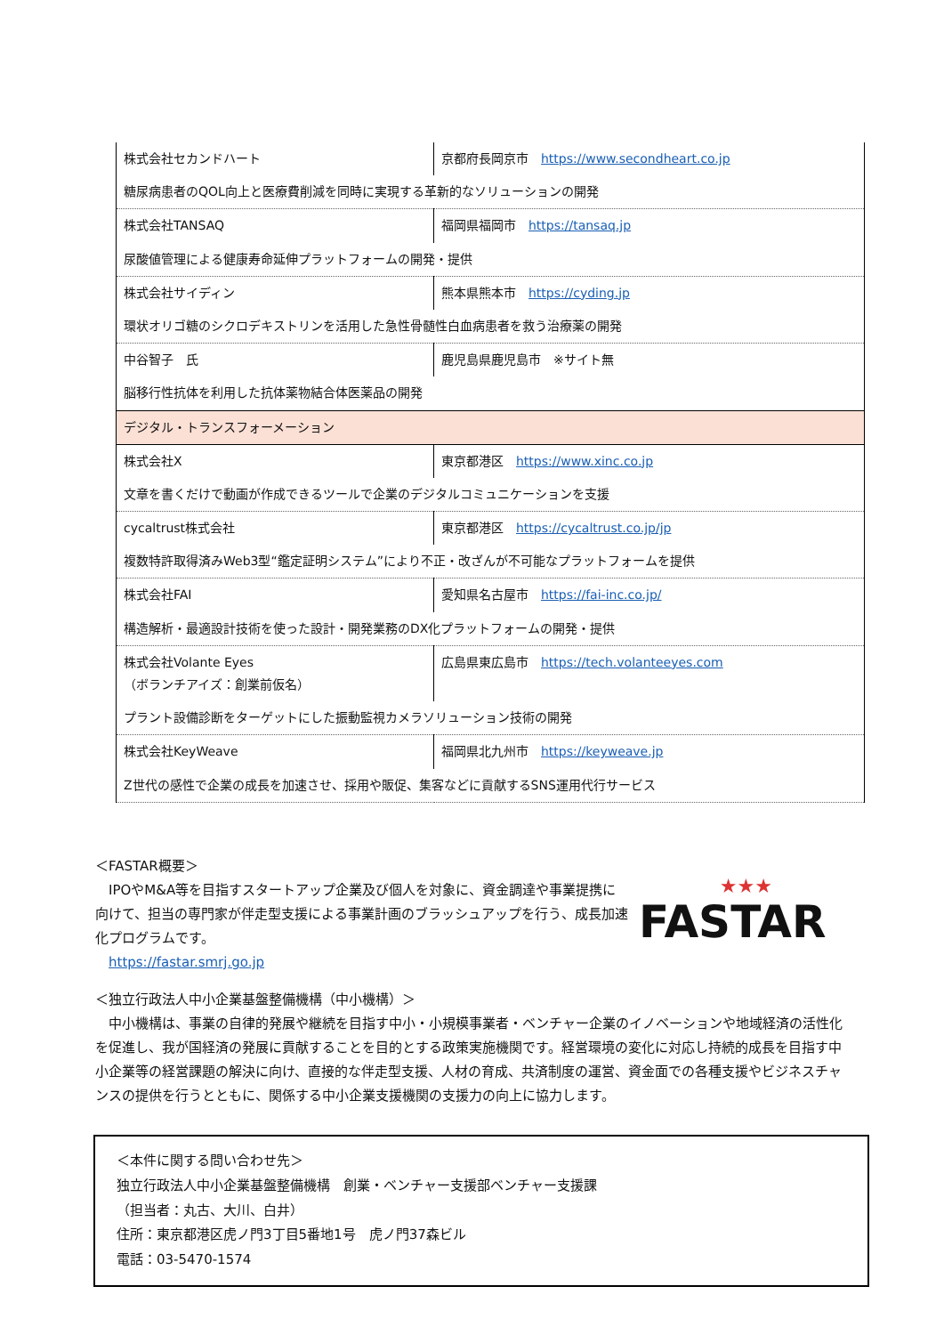| 株式会社セカンドハート | 京都府長岡京市 https://www.secondheart.co.jp |
| 糖尿病患者のQOL向上と医療費削減を同時に実現する革新的なソリューションの開発 | |
| 株式会社TANSAQ | 福岡県福岡市 https://tansaq.jp |
| 尿酸値管理による健康寿命延伸プラットフォームの開発・提供 | |
| 株式会社サイディン | 熊本県熊本市 https://cyding.jp |
| 環状オリゴ糖のシクロデキストリンを活用した急性骨髄性白血病患者を救う治療薬の開発 | |
| 中谷智子 氏 | 鹿児島県鹿児島市 ※サイト無 |
| 脳移行性抗体を利用した抗体薬物結合体医薬品の開発 | |
| デジタル・トランスフォーメーション | |
| 株式会社X | 東京都港区 https://www.xinc.co.jp |
| 文章を書くだけで動画が作成できるツールで企業のデジタルコミュニケーションを支援 | |
| cycaltrust株式会社 | 東京都港区 https://cycaltrust.co.jp/jp |
| 複数特許取得済みWeb3型“鑑定証明システム”により不正・改ざんが不可能なプラットフォームを提供 | |
| 株式会社FAI | 愛知県名古屋市 https://fai-inc.co.jp/ |
| 構造解析・最適設計技術を使った設計・開発業務のDX化プラットフォームの開発・提供 | |
| 株式会社Volante Eyes （ボランチアイズ：創業前仮名） | 広島県東広島市 https://tech.volanteeyes.com |
| プラント設備診断をターゲットにした振動監視カメラソリューション技術の開発 | |
| 株式会社KeyWeave | 福岡県北九州市 https://keyweave.jp |
| Z世代の感性で企業の成長を加速させ、採用や販促、集客などに貢献するSNS運用代行サービス | |
＜FASTAR概要＞
　IPOやM&A等を目指すスタートアップ企業及び個人を対象に、資金調達や事業提携に向けて、担当の専門家が伴走型支援による事業計画のブラッシュアップを行う、成長加速化プログラムです。
　https://fastar.smrj.go.jp
★★★
FASTAR
＜独立行政法人中小企業基盤整備機構（中小機構）＞
　中小機構は、事業の自律的発展や継続を目指す中小・小規模事業者・ベンチャー企業のイノベーションや地域経済の活性化を促進し、我が国経済の発展に貢献することを目的とする政策実施機関です。経営環境の変化に対応し持続的成長を目指す中小企業等の経営課題の解決に向け、直接的な伴走型支援、人材の育成、共済制度の運営、資金面での各種支援やビジネスチャンスの提供を行うとともに、関係する中小企業支援機関の支援力の向上に協力します。
＜本件に関する問い合わせ先＞
独立行政法人中小企業基盤整備機構　創業・ベンチャー支援部ベンチャー支援課
（担当者：丸古、大川、白井）
住所：東京都港区虎ノ門3丁目5番地1号　虎ノ門37森ビル
電話：03-5470-1574